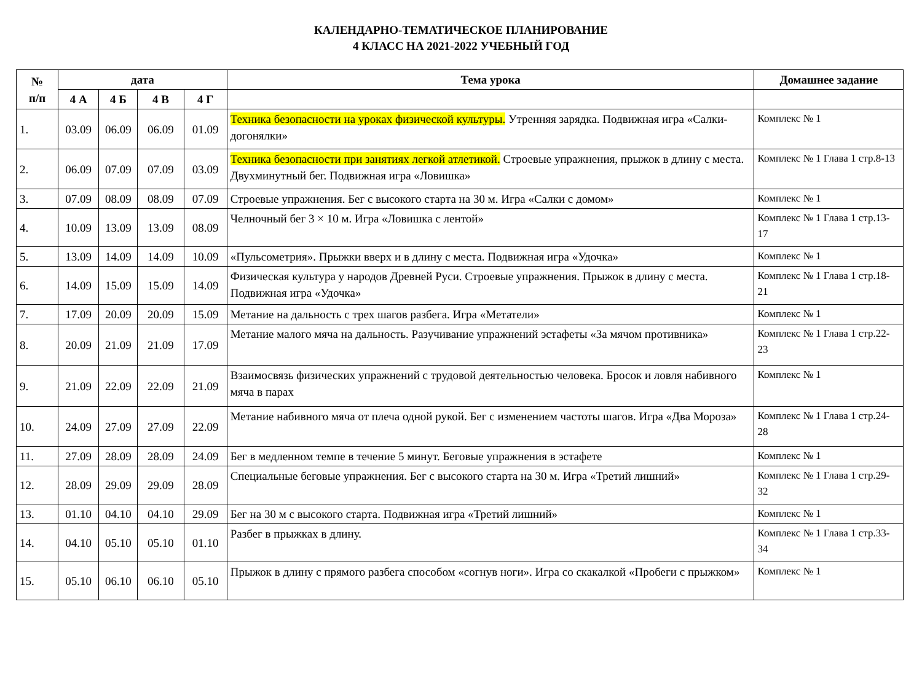КАЛЕНДАРНО-ТЕМАТИЧЕСКОЕ ПЛАНИРОВАНИЕ
4 КЛАСС НА 2021-2022 УЧЕБНЫЙ ГОД
| № п/п | дата | | | | Тема урока | Домашнее задание |
| --- | --- | --- | --- | --- | --- | --- |
| | 4 А | 4 Б | 4 В | 4 Г | | |
| 1. | 03.09 | 06.09 | 06.09 | 01.09 | Техника безопасности на уроках физической культуры. Утренняя зарядка. Подвижная игра «Салки-догонялки» | Комплекс № 1 |
| 2. | 06.09 | 07.09 | 07.09 | 03.09 | Техника безопасности при занятиях легкой атлетикой. Строевые упражнения, прыжок в длину с места. Двухминутный бег. Подвижная игра «Ловишка» | Комплекс № 1 Глава 1 стр.8-13 |
| 3. | 07.09 | 08.09 | 08.09 | 07.09 | Строевые упражнения. Бег с высокого старта на 30 м. Игра «Салки с домом» | Комплекс № 1 |
| 4. | 10.09 | 13.09 | 13.09 | 08.09 | Челночный бег 3 × 10 м. Игра «Ловишка с лентой» | Комплекс № 1 Глава 1 стр.13-17 |
| 5. | 13.09 | 14.09 | 14.09 | 10.09 | «Пульсометрия». Прыжки вверх и в длину с места. Подвижная игра «Удочка» | Комплекс № 1 |
| 6. | 14.09 | 15.09 | 15.09 | 14.09 | Физическая культура у народов Древней Руси. Строевые упражнения. Прыжок в длину с места. Подвижная игра «Удочка» | Комплекс № 1 Глава 1 стр.18-21 |
| 7. | 17.09 | 20.09 | 20.09 | 15.09 | Метание на дальность с трех шагов разбега. Игра «Метатели» | Комплекс № 1 |
| 8. | 20.09 | 21.09 | 21.09 | 17.09 | Метание малого мяча на дальность. Разучивание упражнений эстафеты «За мячом противника» | Комплекс № 1 Глава 1 стр.22-23 |
| 9. | 21.09 | 22.09 | 22.09 | 21.09 | Взаимосвязь физических упражнений с трудовой деятельностью человека. Бросок и ловля набивного мяча в парах | Комплекс № 1 |
| 10. | 24.09 | 27.09 | 27.09 | 22.09 | Метание набивного мяча от плеча одной рукой. Бег с изменением частоты шагов. Игра «Два Мороза» | Комплекс № 1 Глава 1 стр.24-28 |
| 11. | 27.09 | 28.09 | 28.09 | 24.09 | Бег в медленном темпе в течение 5 минут. Беговые упражнения в эстафете | Комплекс № 1 |
| 12. | 28.09 | 29.09 | 29.09 | 28.09 | Специальные беговые упражнения. Бег с высокого старта на 30 м. Игра «Третий лишний» | Комплекс № 1 Глава 1 стр.29-32 |
| 13. | 01.10 | 04.10 | 04.10 | 29.09 | Бег на 30 м с высокого старта. Подвижная игра «Третий лишний» | Комплекс № 1 |
| 14. | 04.10 | 05.10 | 05.10 | 01.10 | Разбег в прыжках в длину. | Комплекс № 1 Глава 1 стр.33-34 |
| 15. | 05.10 | 06.10 | 06.10 | 05.10 | Прыжок в длину с прямого разбега способом «согнув ноги». Игра со скакалкой «Пробеги с прыжком» | Комплекс № 1 |